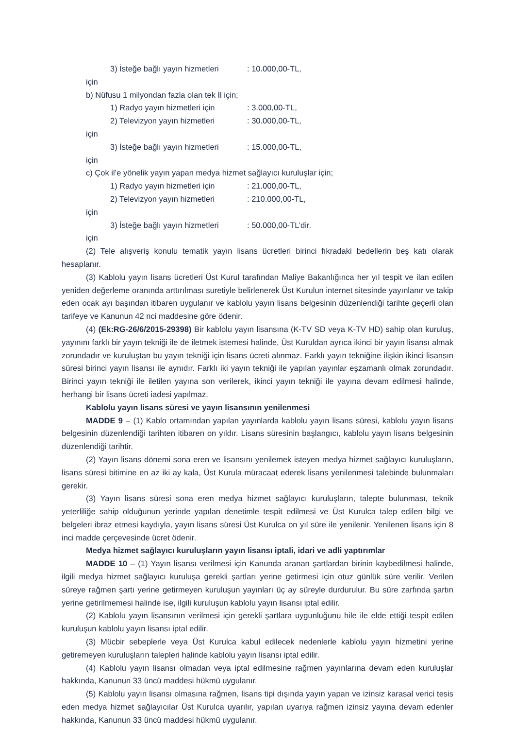3) İsteğe bağlı yayın hizmetleri için: 10.000,00-TL,
b) Nüfusu 1 milyondan fazla olan tek İl için;
1) Radyo yayın hizmetleri için: 3.000,00-TL,
2) Televizyon yayın hizmetleri için: 30.000,00-TL,
3) İsteğe bağlı yayın hizmetleri için: 15.000,00-TL,
c) Çok il’e yönelik yayın yapan medya hizmet sağlayıcı kuruluşlar için;
1) Radyo yayın hizmetleri için: 21.000,00-TL,
2) Televizyon yayın hizmetleri için: 210.000,00-TL,
3) İsteğe bağlı yayın hizmetleri için: 50.000,00-TL’dir.
(2) Tele alışveriş konulu tematik yayın lisans ücretleri birinci fıkradaki bedellerin beş katı olarak hesaplanır.
(3) Kablolu yayın lisans ücretleri Üst Kurul tarafından Maliye Bakanlığınca her yıl tespit ve ilan edilen yeniden değerleme oranında arttırılması suretiyle belirlenerek Üst Kurulun internet sitesinde yayınlanır ve takip eden ocak ayı başından itibaren uygulanır ve kablolu yayın lisans belgesinin düzenlendiği tarihte geçerli olan tarifeye ve Kanunun 42 nci maddesine göre ödenir.
(4) (Ek:RG-26/6/2015-29398) Bir kablolu yayın lisansına (K-TV SD veya K-TV HD) sahip olan kuruluş, yayınını farklı bir yayın tekniği ile de iletmek istemesi halinde, Üst Kuruldan ayrıca ikinci bir yayın lisansı almak zorundadır ve kuruluştan bu yayın tekniği için lisans ücreti alınmaz. Farklı yayın tekniğine ilişkin ikinci lisansın süresi birinci yayın lisansı ile aynıdır. Farklı iki yayın tekniği ile yapılan yayınlar eşzamanlı olmak zorundadır. Birinci yayın tekniği ile iletilen yayına son verilerek, ikinci yayın tekniği ile yayına devam edilmesi halinde, herhangi bir lisans ücreti iadesi yapılmaz.
Kablolu yayın lisans süresi ve yayın lisansının yenilenmesi
MADDE 9 – (1) Kablo ortamından yapılan yayınlarda kablolu yayın lisans süresi, kablolu yayın lisans belgesinin düzenlendiği tarihten itibaren on yıldır. Lisans süresinin başlangıcı, kablolu yayın lisans belgesinin düzenlendiği tarihtir.
(2) Yayın lisans dönemi sona eren ve lisansını yenilemek isteyen medya hizmet sağlayıcı kuruluşların, lisans süresi bitimine en az iki ay kala, Üst Kurula müracaat ederek lisans yenilenmesi talebinde bulunmaları gerekir.
(3) Yayın lisans süresi sona eren medya hizmet sağlayıcı kuruluşların, talepte bulunması, teknik yeterliliğe sahip olduğunun yerinde yapılan denetimle tespit edilmesi ve Üst Kurulca talep edilen bilgi ve belgeleri ibraz etmesi kaydıyla, yayın lisans süresi Üst Kurulca on yıl süre ile yenilenir. Yenilenen lisans için 8 inci madde çerçevesinde ücret ödenir.
Medya hizmet sağlayıcı kuruluşların yayın lisansı iptali, idari ve adli yaptırımlar
MADDE 10 – (1) Yayın lisansı verilmesi için Kanunda aranan şartlardan birinin kaybedilmesi halinde, ilgili medya hizmet sağlayıcı kuruluşa gerekli şartları yerine getirmesi için otuz günlük süre verilir. Verilen süreye rağmen şartı yerine getirmeyen kuruluşun yayınları üç ay süreyle durdurulur. Bu süre zarfında şartın yerine getirilmemesi halinde ise, ilgili kuruluşun kablolu yayın lisansı iptal edilir.
(2) Kablolu yayın lisansının verilmesi için gerekli şartlara uygunluğunu hile ile elde ettiği tespit edilen kuruluşun kablolu yayın lisansı iptal edilir.
(3) Mücbir sebeplerle veya Üst Kurulca kabul edilecek nedenlerle kablolu yayın hizmetini yerine getiremeyen kuruluşların talepleri halinde kablolu yayın lisansı iptal edilir.
(4) Kablolu yayın lisansı olmadan veya iptal edilmesine rağmen yayınlarına devam eden kuruluşlar hakkında, Kanunun 33 üncü maddesi hükmü uygulanır.
(5) Kablolu yayın lisansı olmasına rağmen, lisans tipi dışında yayın yapan ve izinsiz karasal verici tesis eden medya hizmet sağlayıcılar Üst Kurulca uyarılır, yapılan uyarıya rağmen izinsiz yayına devam edenler hakkında, Kanunun 33 üncü maddesi hükmü uygulanır.